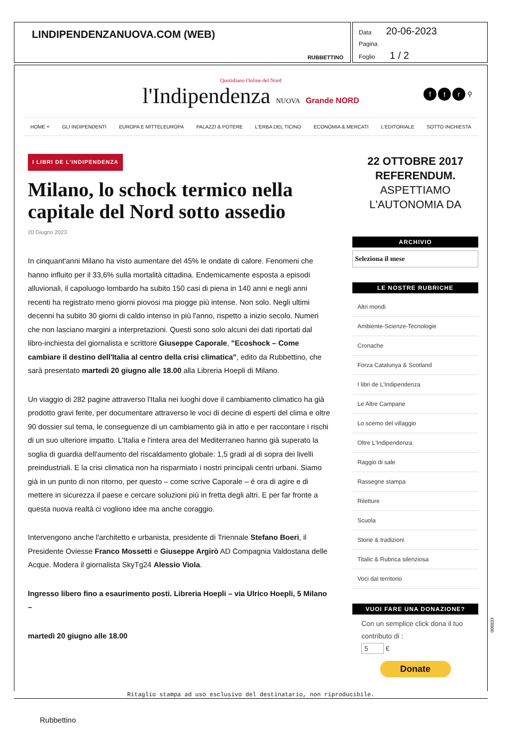LINDIPENDENZANUOVA.COM (WEB)
RUBBETTINO
Data 20-06-2023
Pagina
Foglio 1 / 2
Quotidiano Online del Nord
l'Indipendenza NUOVA Grande NORD
f t r ⚲
HOME + GLI INDIPENDENTI EUROPA E MITTELEUROPA PALAZZI & POTERE L'ERBA DEL TICINO ECONOMIA & MERCATI L'EDITORIALE SOTTO INCHIESTA
I LIBRI DE L'INDIPENDENZA
Milano, lo schock termico nella capitale del Nord sotto assedio
20 Giugno 2023
In cinquant'anni Milano ha visto aumentare del 45% le ondate di calore. Fenomeni che hanno influito per il 33,6% sulla mortalità cittadina. Endemicamente esposta a episodi alluvionali, il capoluogo lombardo ha subito 150 casi di piena in 140 anni e negli anni recenti ha registrato meno giorni piovosi ma piogge più intense. Non solo. Negli ultimi decenni ha subito 30 giorni di caldo intenso in più l'anno, rispetto a inizio secolo. Numeri che non lasciano margini a interpretazioni. Questi sono solo alcuni dei dati riportati dal libro-inchiesta del giornalista e scrittore Giuseppe Caporale, "Ecoshock – Come cambiare il destino dell'Italia al centro della crisi climatica", edito da Rubbettino, che sarà presentato martedì 20 giugno alle 18.00 alla Libreria Hoepli di Milano.
Un viaggio di 282 pagine attraverso l'Italia nei luoghi dove il cambiamento climatico ha già prodotto gravi ferite, per documentare attraverso le voci di decine di esperti del clima e oltre 90 dossier sul tema, le conseguenze di un cambiamento già in atto e per raccontare i rischi di un suo ulteriore impatto. L'Italia e l'intera area del Mediterraneo hanno già superato la soglia di guardia dell'aumento del riscaldamento globale: 1,5 gradi al di sopra dei livelli preindustriali. E la crisi climatica non ha risparmiato i nostri principali centri urbani. Siamo già in un punto di non ritorno, per questo – come scrive Caporale – é ora di agire e di mettere in sicurezza il paese e cercare soluzioni più in fretta degli altri. E per far fronte a questa nuova realtà ci vogliono idee ma anche coraggio.
Intervengono anche l'architetto e urbanista, presidente di Triennale Stefano Boeri, il Presidente Oviesse Franco Mossetti e Giuseppe Argirò AD Compagnia Valdostana delle Acque. Modera il giornalista SkyTg24 Alessio Viola.
Ingresso libero fino a esaurimento posti. Libreria Hoepli – via Ulrico Hoepli, 5 Milano –
martedì 20 giugno alle 18.00
22 OTTOBRE 2017 REFERENDUM.
ASPETTIAMO L'AUTONOMIA DA
ARCHIVIO
Seleziona il mese
LE NOSTRE RUBRICHE
Altri mondi
Ambiente-Scienze-Tecnologie
Cronache
Forza Catalunya & Scotland
I libri de L'Indipendenza
Le Altre Campane
Lo scemo del villaggio
Oltre L'Indipendenza
Raggio di sale
Rassegne stampa
Riletture
Scuola
Storie & tradizioni
Titalic & Rubrica silenziosa
Voci dal territorio
VUOI FARE UNA DONAZIONE?
Con un semplice click dona il tuo contributo di :
5 €
Donate
Ritaglio stampa ad uso esclusivo del destinatario, non riproducibile.
Rubbettino
006833